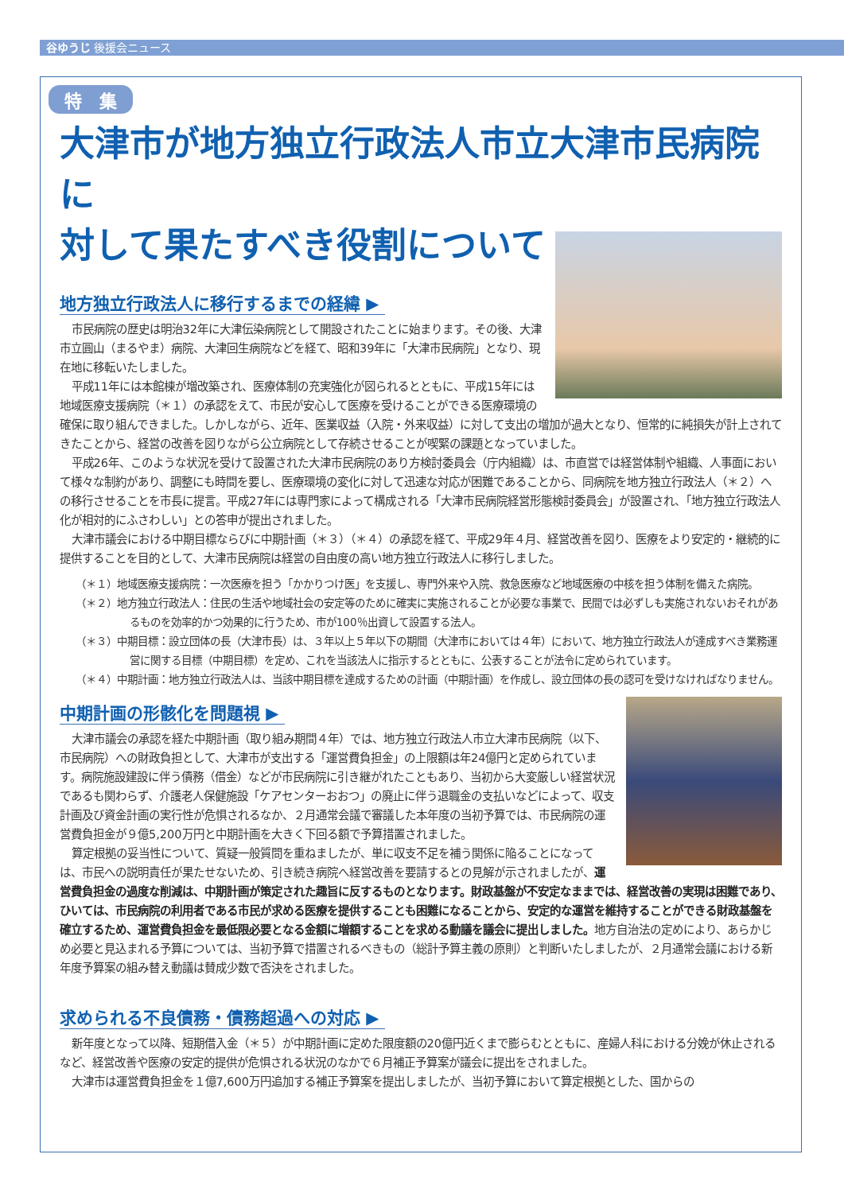谷ゆうじ 後援会ニュース
特　集
大津市が地方独立行政法人市立大津市民病院に
対して果たすべき役割について
地方独立行政法人に移行するまでの経緯 ▶
市民病院の歴史は明治32年に大津伝染病院として開設されたことに始まります。その後、大津市立圓山（まるやま）病院、大津回生病院などを経て、昭和39年に「大津市民病院」となり、現在地に移転いたしました。
平成11年には本館棟が増改築され、医療体制の充実強化が図られるとともに、平成15年には地域医療支援病院（＊１）の承認をえて、市民が安心して医療を受けることができる医療環境の確保に取り組んできました。しかしながら、近年、医業収益（入院・外来収益）に対して支出の増加が過大となり、恒常的に純損失が計上されてきたことから、経営の改善を図りながら公立病院として存続させることが喫緊の課題となっていました。
平成26年、このような状況を受けて設置された大津市民病院のあり方検討委員会（庁内組織）は、市直営では経営体制や組織、人事面において様々な制約があり、調整にも時間を要し、医療環境の変化に対して迅速な対応が困難であることから、同病院を地方独立行政法人（＊２）への移行させることを市長に提言。平成27年には専門家によって構成される「大津市民病院経営形態検討委員会」が設置され、「地方独立行政法人化が相対的にふさわしい」との答申が提出されました。
大津市議会における中期目標ならびに中期計画（＊３）（＊４）の承認を経て、平成29年４月、経営改善を図り、医療をより安定的・継続的に提供することを目的として、大津市民病院は経営の自由度の高い地方独立行政法人に移行しました。
（＊１）地域医療支援病院：一次医療を担う「かかりつけ医」を支援し、専門外来や入院、救急医療など地域医療の中核を担う体制を備えた病院。
（＊２）地方独立行政法人：住民の生活や地域社会の安定等のために確実に実施されることが必要な事業で、民間では必ずしも実施されないおそれがあるものを効率的かつ効果的に行うため、市が100％出資して設置する法人。
（＊３）中期目標：設立団体の長（大津市長）は、３年以上５年以下の期間（大津市においては４年）において、地方独立行政法人が達成すべき業務運営に関する目標（中期目標）を定め、これを当該法人に指示するとともに、公表することが法令に定められています。
（＊４）中期計画：地方独立行政法人は、当該中期目標を達成するための計画（中期計画）を作成し、設立団体の長の認可を受けなければなりません。
中期計画の形骸化を問題視 ▶
大津市議会の承認を経た中期計画（取り組み期間４年）では、地方独立行政法人市立大津市民病院（以下、市民病院）への財政負担として、大津市が支出する「運営費負担金」の上限額は年24億円と定められています。病院施設建設に伴う債務（借金）などが市民病院に引き継がれたこともあり、当初から大変厳しい経営状況であるも関わらず、介護老人保健施設「ケアセンターおおつ」の廃止に伴う退職金の支払いなどによって、収支計画及び資金計画の実行性が危惧されるなか、２月通常会議で審議した本年度の当初予算では、市民病院の運営費負担金が９億5,200万円と中期計画を大きく下回る額で予算措置されました。
算定根拠の妥当性について、質疑一般質問を重ねましたが、単に収支不足を補う関係に陥ることになっては、市民への説明責任が果たせないため、引き続き病院へ経営改善を要請するとの見解が示されましたが、運営費負担金の過度な削減は、中期計画が策定された趣旨に反するものとなります。財政基盤が不安定なままでは、経営改善の実現は困難であり、ひいては、市民病院の利用者である市民が求める医療を提供することも困難になることから、安定的な運営を維持することができる財政基盤を確立するため、運営費負担金を最低限必要となる金額に増額することを求める動議を議会に提出しました。地方自治法の定めにより、あらかじめ必要と見込まれる予算については、当初予算で措置されるべきもの（総計予算主義の原則）と判断いたしましたが、２月通常会議における新年度予算案の組み替え動議は賛成少数で否決をされました。
求められる不良債務・債務超過への対応 ▶
新年度となって以降、短期借入金（＊５）が中期計画に定めた限度額の20億円近くまで膨らむとともに、産婦人科における分娩が休止されるなど、経営改善や医療の安定的提供が危惧される状況のなかで６月補正予算案が議会に提出をされました。
大津市は運営費負担金を１億7,600万円追加する補正予算案を提出しましたが、当初予算において算定根拠とした、国からの